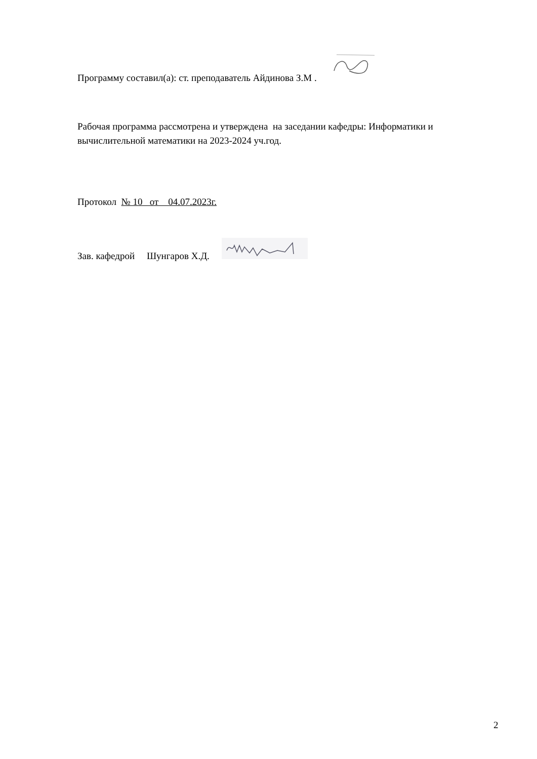Программу составил(а): ст. преподаватель Айдинова З.М .
Рабочая программа рассмотрена и утверждена на заседании кафедры: Информатики и вычислительной математики на 2023-2024 уч.год.
Протокол № 10 от 04.07.2023г.
Зав. кафедрой Шунгаров Х.Д.
2